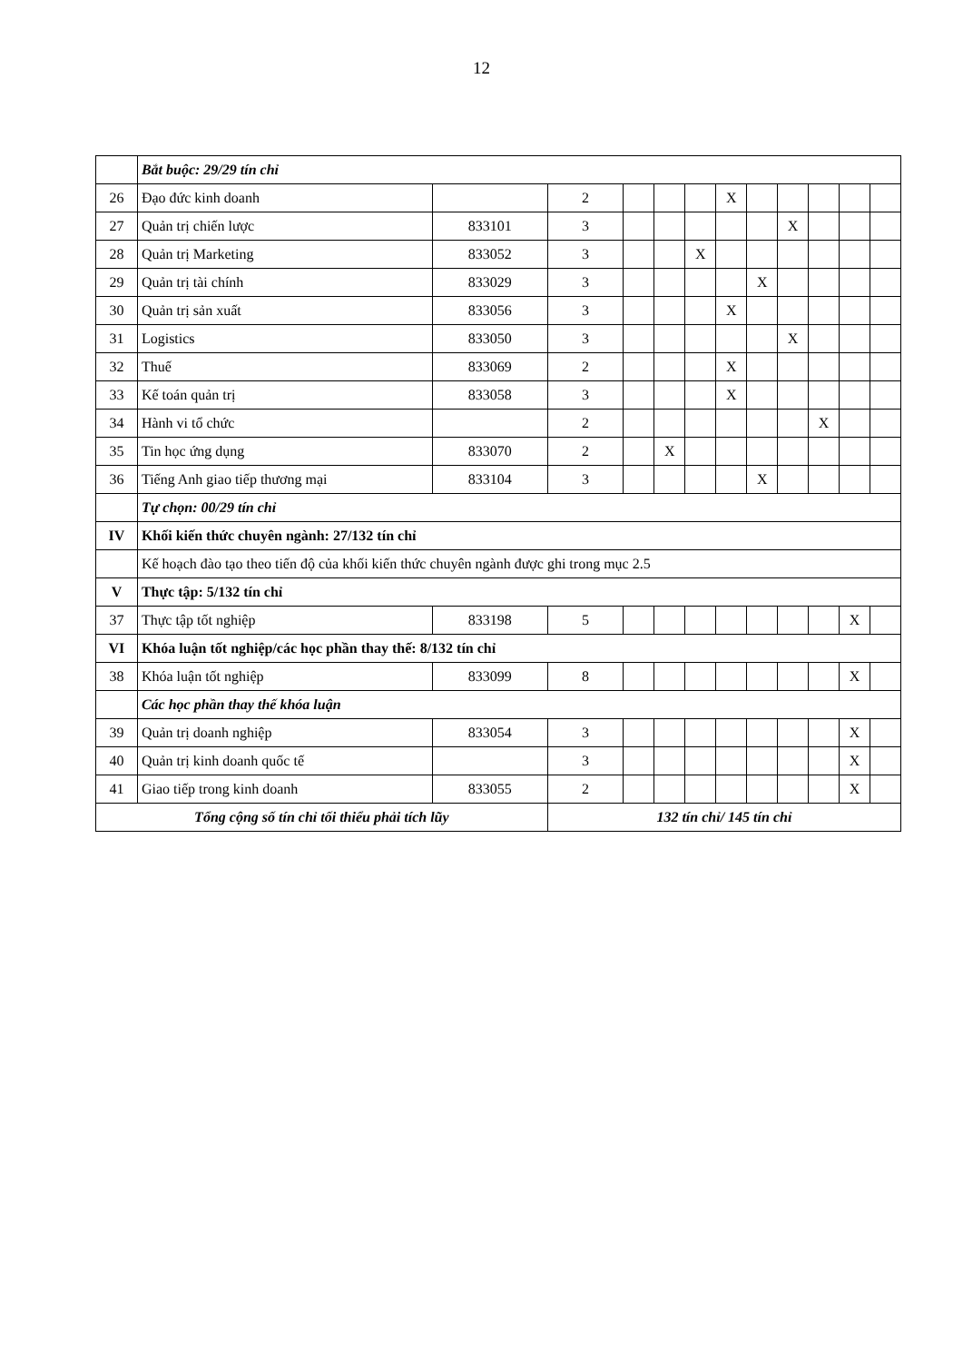12
| | Bắt buộc: 29/29 tín chỉ | | | | | | | | | | | |
| 26 | Đạo đức kinh doanh | | 2 | | | | X | | | | | |
| 27 | Quản trị chiến lược | 833101 | 3 | | | | | | X | | | |
| 28 | Quản trị Marketing | 833052 | 3 | | | X | | | | | | |
| 29 | Quản trị tài chính | 833029 | 3 | | | | | X | | | | |
| 30 | Quản trị sản xuất | 833056 | 3 | | | | X | | | | | |
| 31 | Logistics | 833050 | 3 | | | | | | X | | | |
| 32 | Thuế | 833069 | 2 | | | | X | | | | | |
| 33 | Kế toán quản trị | 833058 | 3 | | | | X | | | | | |
| 34 | Hành vi tổ chức | | 2 | | | | | | | X | | |
| 35 | Tin học ứng dụng | 833070 | 2 | | X | | | | | | | |
| 36 | Tiếng Anh giao tiếp thương mại | 833104 | 3 | | | | | X | | | | |
| | Tự chọn: 00/29 tín chỉ | | | | | | | | | | | |
| IV | Khối kiến thức chuyên ngành: 27/132 tín chỉ | | | | | | | | | | | |
| | Kế hoạch đào tạo theo tiến độ của khối kiến thức chuyên ngành được ghi trong mục 2.5 | | | | | | | | | | | |
| V | Thực tập: 5/132 tín chỉ | | | | | | | | | | | |
| 37 | Thực tập tốt nghiệp | 833198 | 5 | | | | | | | | X | |
| VI | Khóa luận tốt nghiệp/các học phần thay thế: 8/132 tín chỉ | | | | | | | | | | | |
| 38 | Khóa luận tốt nghiệp | 833099 | 8 | | | | | | | | X | |
| | Các học phần thay thế khóa luận | | | | | | | | | | | |
| 39 | Quản trị doanh nghiệp | 833054 | 3 | | | | | | | | X | |
| 40 | Quản trị kinh doanh quốc tế | | 3 | | | | | | | | X | |
| 41 | Giao tiếp trong kinh doanh | 833055 | 2 | | | | | | | | X | |
| Tổng cộng số tín chỉ tối thiểu phải tích lũy | | | 132 tín chỉ/ 145 tín chỉ | | | | | | | | | |